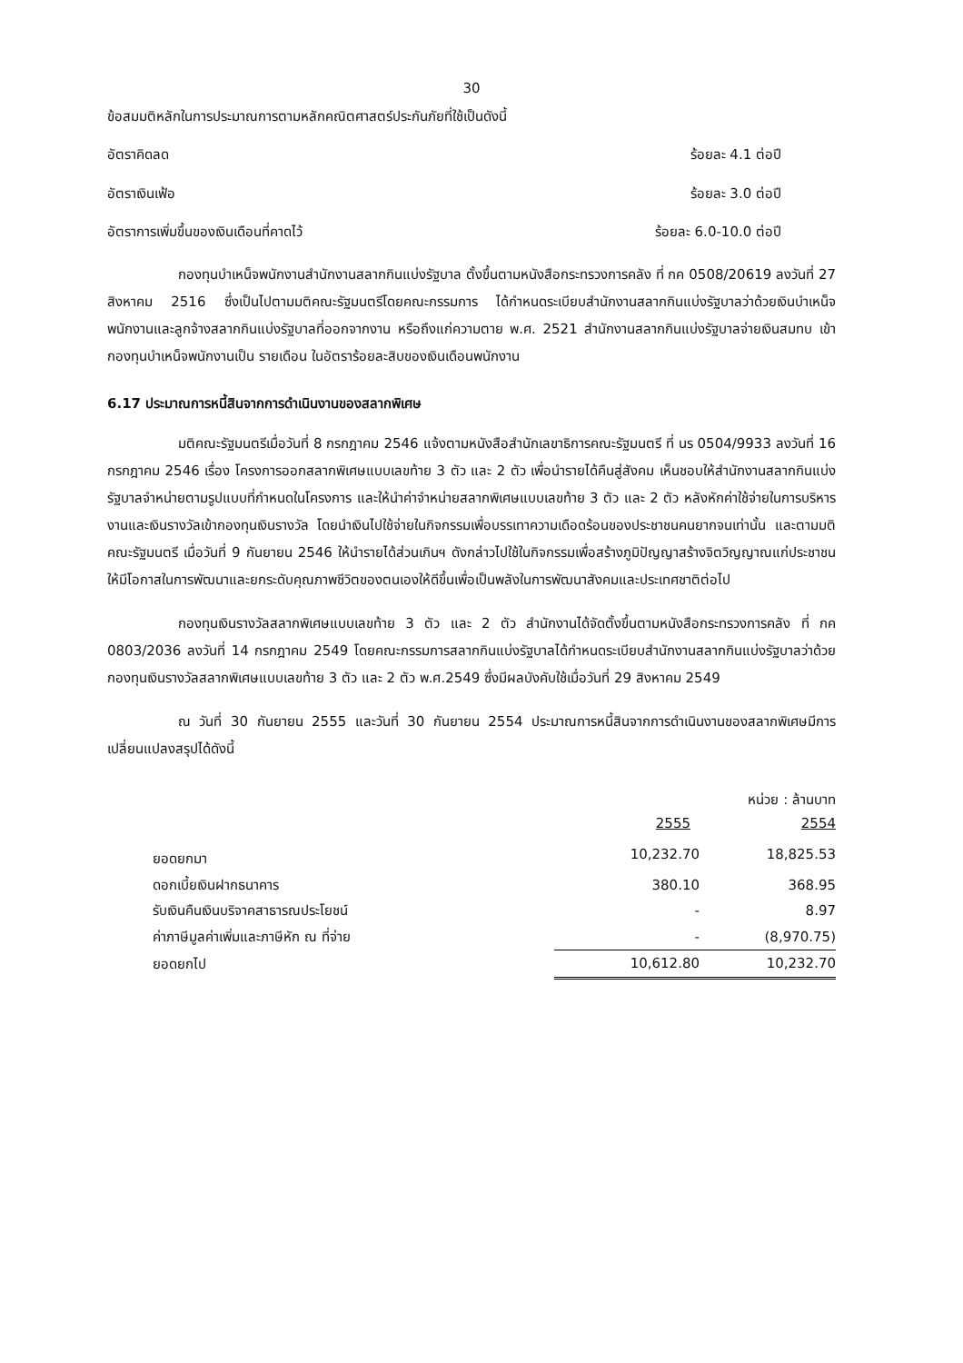30
ข้อสมมติหลักในการประมาณการตามหลักคณิตศาสตร์ประกันภัยที่ใช้เป็นดังนี้
อัตราคิดลด ร้อยละ 4.1 ต่อปี
อัตราเงินเฟ้อ ร้อยละ 3.0 ต่อปี
อัตราการเพิ่มขึ้นของเงินเดือนที่คาดไว้ ร้อยละ 6.0-10.0 ต่อปี
กองทุนบำเหน็จพนักงานสำนักงานสลากกินแบ่งรัฐบาล ตั้งขึ้นตามหนังสือกระทรวงการคลัง ที่ กค 0508/20619 ลงวันที่ 27 สิงหาคม 2516 ซึ่งเป็นไปตามมติคณะรัฐมนตรีโดยคณะกรรมการ ได้กำหนดระเบียบสำนักงานสลากกินแบ่งรัฐบาลว่าด้วยเงินบำเหน็จพนักงานและลูกจ้างสลากกินแบ่งรัฐบาลที่ออกจากงาน หรือถึงแก่ความตาย พ.ศ. 2521 สำนักงานสลากกินแบ่งรัฐบาลจ่ายเงินสมทบ เข้ากองทุนบำเหน็จพนักงานเป็น รายเดือน ในอัตราร้อยละสิบของเงินเดือนพนักงาน
6.17 ประมาณการหนี้สินจากการดำเนินงานของสลากพิเศษ
มติคณะรัฐมนตรีเมื่อวันที่ 8 กรกฎาคม 2546 แจ้งตามหนังสือสำนักเลขาธิการคณะรัฐมนตรี ที่ นร 0504/9933 ลงวันที่ 16 กรกฎาคม 2546 เรื่อง โครงการออกสลากพิเศษแบบเลขท้าย 3 ตัว และ 2 ตัว เพื่อนำรายได้คืนสู่สังคม เห็นชอบให้สำนักงานสลากกินแบ่งรัฐบาลจำหน่ายตามรูปแบบที่กำหนดในโครงการ และให้นำค่าจำหน่ายสลากพิเศษแบบเลขท้าย 3 ตัว และ 2 ตัว หลังหักค่าใช้จ่ายในการบริหารงานและเงินรางวัลเข้ากองทุนเงินรางวัล โดยนำเงินไปใช้จ่ายในกิจกรรมเพื่อบรรเทาความเดือดร้อนของประชาชนคนยากจนเท่านั้น และตามมติคณะรัฐมนตรี เมื่อวันที่ 9 กันยายน 2546 ให้นำรายได้ส่วนเกินฯ ดังกล่าวไปใช้ในกิจกรรมเพื่อสร้างภูมิปัญญาสร้างจิตวิญญาณแก่ประชาชนให้มีโอกาสในการพัฒนาและยกระดับคุณภาพชีวิตของตนเองให้ดีขึ้นเพื่อเป็นพลังในการพัฒนาสังคมและประเทศชาติต่อไป
กองทุนเงินรางวัลสลากพิเศษแบบเลขท้าย 3 ตัว และ 2 ตัว สำนักงานได้จัดตั้งขึ้นตามหนังสือกระทรวงการคลัง ที่ กค 0803/2036 ลงวันที่ 14 กรกฎาคม 2549 โดยคณะกรรมการสลากกินแบ่งรัฐบาลได้กำหนดระเบียบสำนักงานสลากกินแบ่งรัฐบาลว่าด้วยกองทุนเงินรางวัลสลากพิเศษแบบเลขท้าย 3 ตัว และ 2 ตัว พ.ศ.2549 ซึ่งมีผลบังคับใช้เมื่อวันที่ 29 สิงหาคม 2549
ณ วันที่ 30 กันยายน 2555 และวันที่ 30 กันยายน 2554 ประมาณการหนี้สินจากการดำเนินงานของสลากพิเศษมีการเปลี่ยนแปลงสรุปได้ดังนี้
หน่วย : ล้านบาท
| | 2555 | 2554 |
| ยอดยกมา | 10,232.70 | 18,825.53 |
| ดอกเบี้ยเงินฝากธนาคาร | 380.10 | 368.95 |
| รับเงินคืนเงินบริจาคสาธารณประโยชน์ | - | 8.97 |
| ค่าภาษีมูลค่าเพิ่มและภาษีหัก ณ ที่จ่าย | - | (8,970.75) |
| ยอดยกไป | 10,612.80 | 10,232.70 |